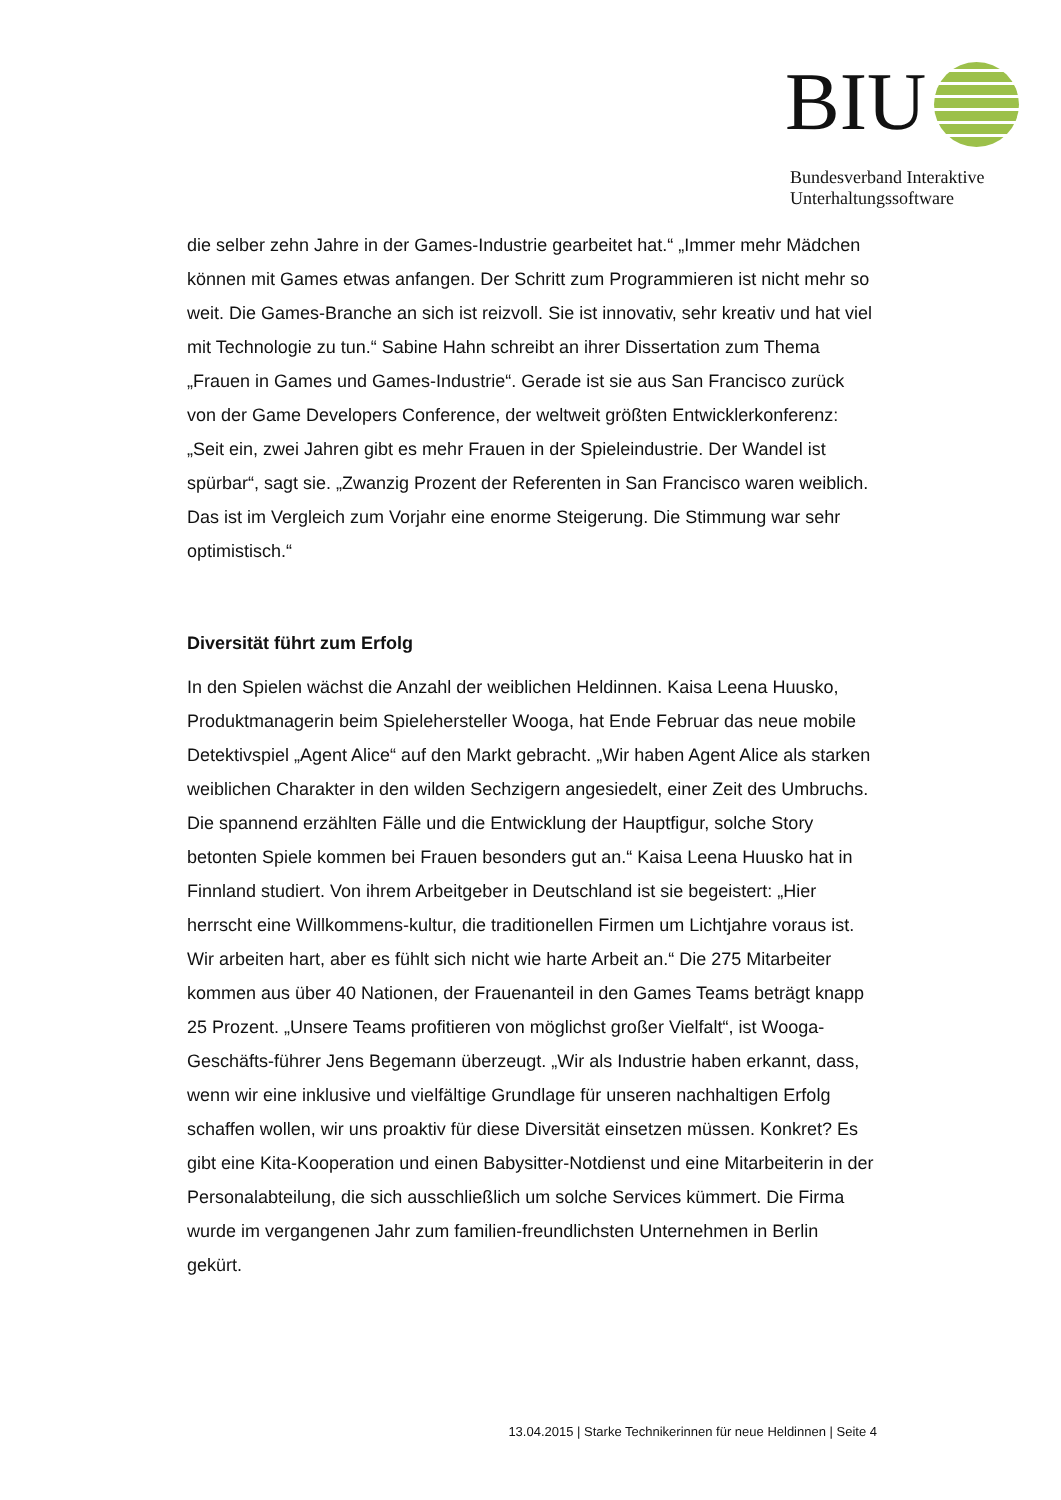BIU
Bundesverband Interaktive
Unterhaltungssoftware
die selber zehn Jahre in der Games-Industrie gearbeitet hat.“ „Immer mehr Mädchen können mit Games etwas anfangen. Der Schritt zum Programmieren ist nicht mehr so weit. Die Games-Branche an sich ist reizvoll. Sie ist innovativ, sehr kreativ und hat viel mit Technologie zu tun.“ Sabine Hahn schreibt an ihrer Dissertation zum Thema „Frauen in Games und Games-Industrie“. Gerade ist sie aus San Francisco zurück von der Game Developers Conference, der weltweit größten Entwicklerkonferenz: „Seit ein, zwei Jahren gibt es mehr Frauen in der Spieleindustrie. Der Wandel ist spürbar“, sagt sie. „Zwanzig Prozent der Referenten in San Francisco waren weiblich. Das ist im Vergleich zum Vorjahr eine enorme Steigerung. Die Stimmung war sehr optimistisch.“
Diversität führt zum Erfolg
In den Spielen wächst die Anzahl der weiblichen Heldinnen. Kaisa Leena Huusko, Produktmanagerin beim Spielehersteller Wooga, hat Ende Februar das neue mobile Detektivspiel „Agent Alice“ auf den Markt gebracht. „Wir haben Agent Alice als starken weiblichen Charakter in den wilden Sechzigern angesiedelt, einer Zeit des Umbruchs. Die spannend erzählten Fälle und die Entwicklung der Hauptfigur, solche Story betonten Spiele kommen bei Frauen besonders gut an.“ Kaisa Leena Huusko hat in Finnland studiert. Von ihrem Arbeitgeber in Deutschland ist sie begeistert: „Hier herrscht eine Willkommens-kultur, die traditionellen Firmen um Lichtjahre voraus ist. Wir arbeiten hart, aber es fühlt sich nicht wie harte Arbeit an.“ Die 275 Mitarbeiter kommen aus über 40 Nationen, der Frauenanteil in den Games Teams beträgt knapp 25 Prozent. „Unsere Teams profitieren von möglichst großer Vielfalt“, ist Wooga-Geschäfts-führer Jens Begemann überzeugt. „Wir als Industrie haben erkannt, dass, wenn wir eine inklusive und vielfältige Grundlage für unseren nachhaltigen Erfolg schaffen wollen, wir uns proaktiv für diese Diversität einsetzen müssen. Konkret? Es gibt eine Kita-Kooperation und einen Babysitter-Notdienst und eine Mitarbeiterin in der Personalabteilung, die sich ausschließlich um solche Services kümmert. Die Firma wurde im vergangenen Jahr zum familien-freundlichsten Unternehmen in Berlin gekürt.
13.04.2015 | Starke Technikerinnen für neue Heldinnen | Seite 4